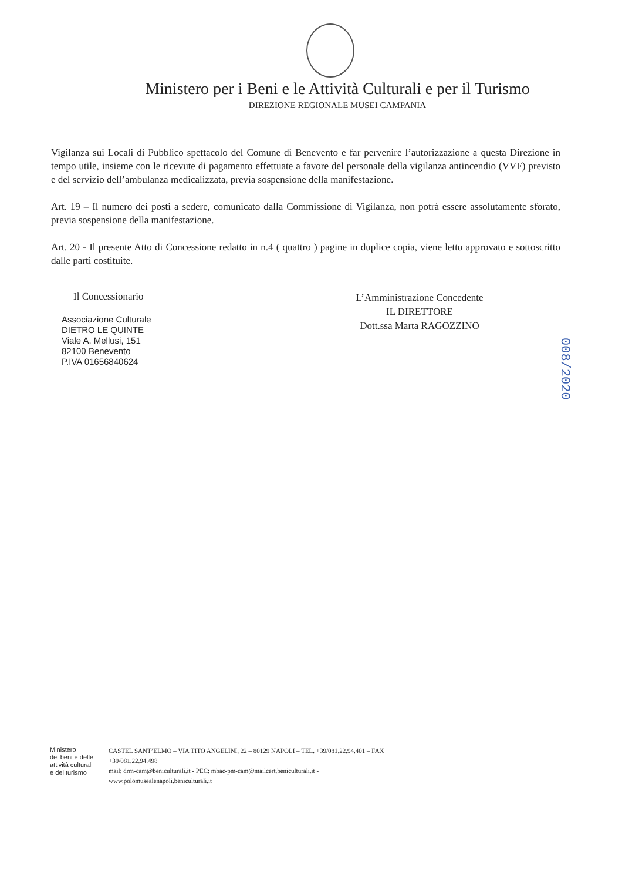Ministero per i Beni e le Attività Culturali e per il Turismo
DIREZIONE REGIONALE MUSEI CAMPANIA
Vigilanza sui Locali di Pubblico spettacolo del Comune di Benevento e far pervenire l’autorizzazione a questa Direzione in tempo utile, insieme con le ricevute di pagamento effettuate a favore del personale della vigilanza antincendio (VVF) previsto e del servizio dell’ambulanza medicalizzata, previa sospensione della manifestazione.
Art. 19 – Il numero dei posti a sedere, comunicato dalla Commissione di Vigilanza, non potrà essere assolutamente sforato, previa sospensione della manifestazione.
Art. 20 - Il presente Atto di Concessione redatto in n.4 ( quattro ) pagine in duplice copia, viene letto approvato e sottoscritto dalle parti costituite.
Il Concessionario
Associazione Culturale
DIETRO LE QUINTE
Viale A. Mellusi, 151
82100 Benevento
P.IVA 01656840624
L’Amministrazione Concedente
IL DIRETTORE
Dott.ssa Marta RAGOZZINO
008/2020
Ministero
dei beni e delle
attività culturali
e del turismo
CASTEL SANT’ELMO – VIA TITO ANGELINI, 22 – 80129 NAPOLI – TEL. +39/081.22.94.401 – FAX
+39/081.22.94.498
mail: drm-cam@beniculturali.it - PEC: mbac-pm-cam@mailcert.beniculturali.it -
www.polomusealenapoli.beniculturali.it